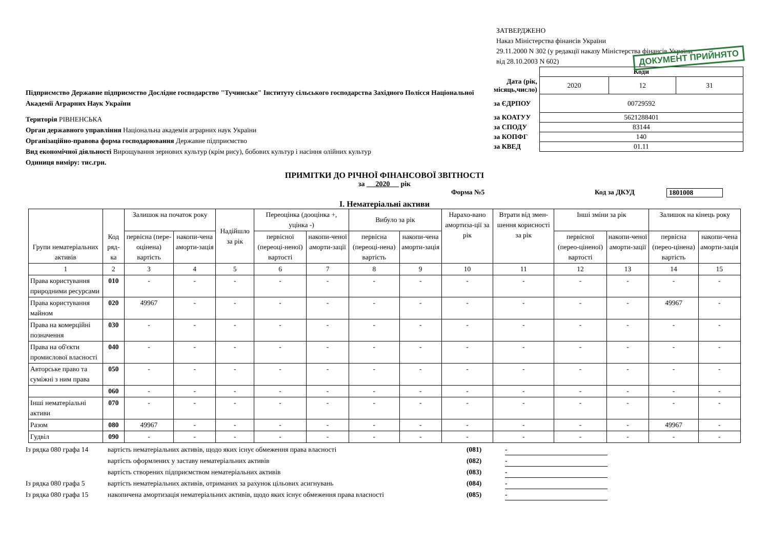ЗАТВЕРДЖЕНО
Наказ Міністерства фінансів України
29.11.2000 N 302 (у редакції наказу Міністерства фінансів України
від 28.10.2003 N 602)
ДОКУМЕНТ ПРИЙНЯТО
Підприємство Державне підприємство Дослідне господарство "Тучинське" Інституту сільського господарства Західного Полісся Національної Академії Аграрних Наук України
Територія РІВНЕНСЬКА
Орган державного управління Національна академія аграрних наук України
Організаційно-правова форма господарювання Державне підприємство
Вид економічної діяльності Вирощування зернових культур (крім рису), бобових культур і насіння олійних культур
Одиниця виміру: тис.грн.
| | Коди | | |
| Дата (рік, місяць,число) | 2020 | 12 | 31 |
| за ЄДРПОУ | 00729592 | | |
| за КОАТУУ | 5621288401 | | |
| за СПОДУ | 83144 | | |
| за КОПФГ | 140 | | |
| за КВЕД | 01.11 | | |
ПРИМІТКИ ДО РІЧНОЇ ФІНАНСОВОЇ ЗВІТНОСТІ
за 2020 рік
Форма №5 Код за ДКУД 1801008
I. Нематеріальні активи
| Групи нематеріальних активів | Код ряд-ка | Залишок на початок року | | Надійшло за рік | Переоцінка (дооцінка +, уцінка -) | | Вибуло за рік | | Нарахо-вано амортиза-ції за рік | Втрати від змен-шення корисності за рік | Інші зміни за рік | | Залишок на кінець року | |
| --- | --- | --- | --- | --- | --- | --- | --- | --- | --- | --- | --- | --- | --- | --- |
| | | первісна (пере-оцінена) вартість | накопи-чена аморти-зація | | первісної (переоці-неної) вартості | накопи-ченої аморти-зації | первісна (переоці-нена) вартість | накопи-чена аморти-зація | | | первісної (перео-ціненої) вартості | накопи-ченої аморти-зації | первісна (перео-цінена) вартість | накопи-чена аморти-зація |
| 1 | 2 | 3 | 4 | 5 | 6 | 7 | 8 | 9 | 10 | 11 | 12 | 13 | 14 | 15 |
| Права користування природними ресурсами | 010 | - | - | - | - | - | - | - | - | - | - | - | - | - |
| Права користування майном | 020 | 49967 | - | - | - | - | - | - | - | - | - | - | 49967 | - |
| Права на комерційні позначення | 030 | - | - | - | - | - | - | - | - | - | - | - | - | - |
| Права на об'єкти промислової власності | 040 | - | - | - | - | - | - | - | - | - | - | - | - | - |
| Авторське право та суміжні з ним права | 050 | - | - | - | - | - | - | - | - | - | - | - | - | - |
| | 060 | - | - | - | - | - | - | - | - | - | - | - | - | - |
| Інші нематеріальні активи | 070 | - | - | - | - | - | - | - | - | - | - | - | - | - |
| Разом | 080 | 49967 | - | - | - | - | - | - | - | - | - | - | 49967 | - |
| Гудвіл | 090 | - | - | - | - | - | - | - | - | - | - | - | - | - |
Із рядка 080 графа 14 вартість нематеріальних активів, щодо яких існує обмеження права власності (081) -
вартість оформлених у заставу нематеріальних активів (082) -
вартість створених підприємством нематеріальних активів (083) -
Із рядка 080 графа 5 вартість нематеріальних активів, отриманих за рахунок цільових асигнувань (084) -
Із рядка 080 графа 15 накопичена амортизація нематеріальних активів, щодо яких існує обмеження права власності (085) -